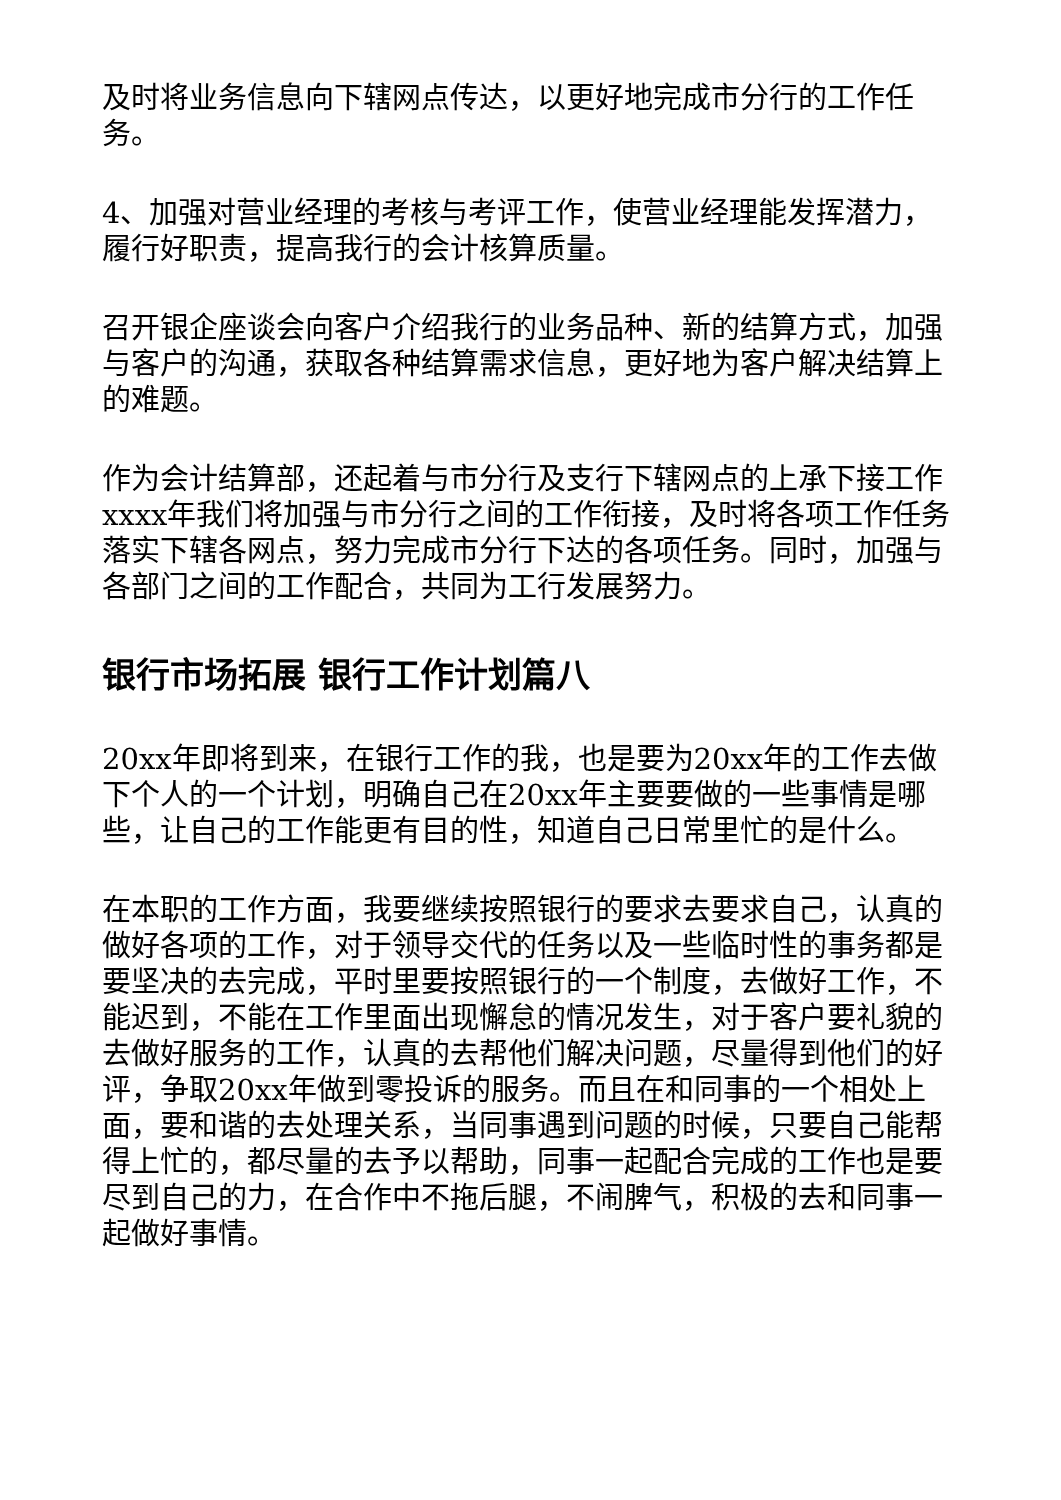及时将业务信息向下辖网点传达，以更好地完成市分行的工作任务。
4、加强对营业经理的考核与考评工作，使营业经理能发挥潜力，履行好职责，提高我行的会计核算质量。
召开银企座谈会向客户介绍我行的业务品种、新的结算方式，加强与客户的沟通，获取各种结算需求信息，更好地为客户解决结算上的难题。
作为会计结算部，还起着与市分行及支行下辖网点的上承下接工作xxxx年我们将加强与市分行之间的工作衔接，及时将各项工作任务落实下辖各网点，努力完成市分行下达的各项任务。同时，加强与各部门之间的工作配合，共同为工行发展努力。
银行市场拓展 银行工作计划篇八
20xx年即将到来，在银行工作的我，也是要为20xx年的工作去做下个人的一个计划，明确自己在20xx年主要要做的一些事情是哪些，让自己的工作能更有目的性，知道自己日常里忙的是什么。
在本职的工作方面，我要继续按照银行的要求去要求自己，认真的做好各项的工作，对于领导交代的任务以及一些临时性的事务都是要坚决的去完成，平时里要按照银行的一个制度，去做好工作，不能迟到，不能在工作里面出现懈怠的情况发生，对于客户要礼貌的去做好服务的工作，认真的去帮他们解决问题，尽量得到他们的好评，争取20xx年做到零投诉的服务。而且在和同事的一个相处上面，要和谐的去处理关系，当同事遇到问题的时候，只要自己能帮得上忙的，都尽量的去予以帮助，同事一起配合完成的工作也是要尽到自己的力，在合作中不拖后腿，不闹脾气，积极的去和同事一起做好事情。